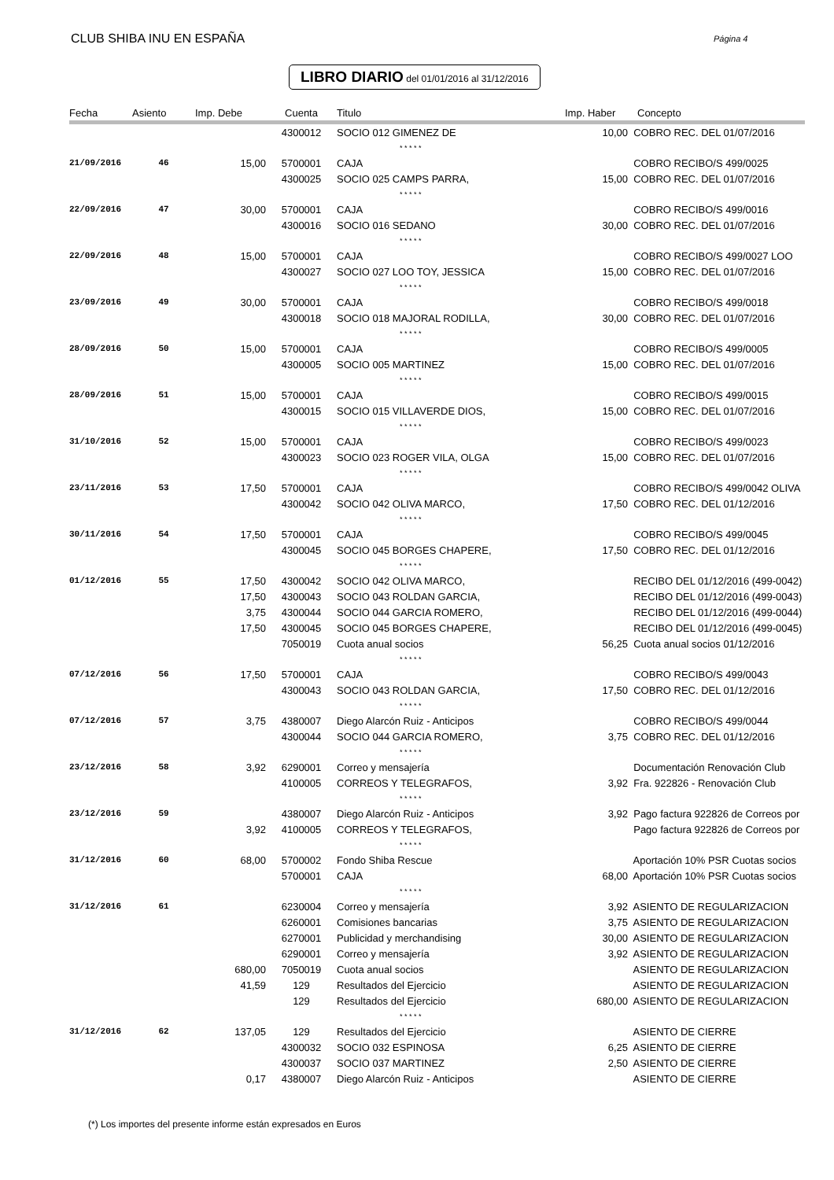CLUB SHIBA INU EN ESPAÑA Página 4
LIBRO DIARIO del 01/01/2016 al 31/12/2016
| Fecha | Asiento | Imp. Debe | Cuenta | Titulo | Imp. Haber | Concepto |
| --- | --- | --- | --- | --- | --- | --- |
| | | | 4300012 | SOCIO 012 GIMENEZ DE | 10,00 | COBRO REC. DEL 01/07/2016 |
| | | | | * * * * * | | |
| 21/09/2016 | 46 | 15,00 | 5700001 | CAJA | | COBRO RECIBO/S 499/0025 |
| | | | 4300025 | SOCIO 025 CAMPS PARRA, | 15,00 | COBRO REC. DEL 01/07/2016 |
| | | | | * * * * * | | |
| 22/09/2016 | 47 | 30,00 | 5700001 | CAJA | | COBRO RECIBO/S 499/0016 |
| | | | 4300016 | SOCIO 016 SEDANO | 30,00 | COBRO REC. DEL 01/07/2016 |
| | | | | * * * * * | | |
| 22/09/2016 | 48 | 15,00 | 5700001 | CAJA | | COBRO RECIBO/S 499/0027 LOO |
| | | | 4300027 | SOCIO 027 LOO TOY, JESSICA | 15,00 | COBRO REC. DEL 01/07/2016 |
| | | | | * * * * * | | |
| 23/09/2016 | 49 | 30,00 | 5700001 | CAJA | | COBRO RECIBO/S 499/0018 |
| | | | 4300018 | SOCIO 018 MAJORAL RODILLA, | 30,00 | COBRO REC. DEL 01/07/2016 |
| | | | | * * * * * | | |
| 28/09/2016 | 50 | 15,00 | 5700001 | CAJA | | COBRO RECIBO/S 499/0005 |
| | | | 4300005 | SOCIO 005 MARTINEZ | 15,00 | COBRO REC. DEL 01/07/2016 |
| | | | | * * * * * | | |
| 28/09/2016 | 51 | 15,00 | 5700001 | CAJA | | COBRO RECIBO/S 499/0015 |
| | | | 4300015 | SOCIO 015 VILLAVERDE DIOS, | 15,00 | COBRO REC. DEL 01/07/2016 |
| | | | | * * * * * | | |
| 31/10/2016 | 52 | 15,00 | 5700001 | CAJA | | COBRO RECIBO/S 499/0023 |
| | | | 4300023 | SOCIO 023 ROGER VILA, OLGA | 15,00 | COBRO REC. DEL 01/07/2016 |
| | | | | * * * * * | | |
| 23/11/2016 | 53 | 17,50 | 5700001 | CAJA | | COBRO RECIBO/S 499/0042 OLIVA |
| | | | 4300042 | SOCIO 042 OLIVA MARCO, | 17,50 | COBRO REC. DEL 01/12/2016 |
| | | | | * * * * * | | |
| 30/11/2016 | 54 | 17,50 | 5700001 | CAJA | | COBRO RECIBO/S 499/0045 |
| | | | 4300045 | SOCIO 045 BORGES CHAPERE, | 17,50 | COBRO REC. DEL 01/12/2016 |
| | | | | * * * * * | | |
| 01/12/2016 | 55 | 17,50 | 4300042 | SOCIO 042 OLIVA MARCO, | | RECIBO DEL 01/12/2016 (499-0042) |
| | | 17,50 | 4300043 | SOCIO 043 ROLDAN GARCIA, | | RECIBO DEL 01/12/2016 (499-0043) |
| | | 3,75 | 4300044 | SOCIO 044 GARCIA ROMERO, | | RECIBO DEL 01/12/2016 (499-0044) |
| | | 17,50 | 4300045 | SOCIO 045 BORGES CHAPERE, | | RECIBO DEL 01/12/2016 (499-0045) |
| | | | 7050019 | Cuota anual socios | 56,25 | Cuota anual socios 01/12/2016 |
| | | | | * * * * * | | |
| 07/12/2016 | 56 | 17,50 | 5700001 | CAJA | | COBRO RECIBO/S 499/0043 |
| | | | 4300043 | SOCIO 043 ROLDAN GARCIA, | 17,50 | COBRO REC. DEL 01/12/2016 |
| | | | | * * * * * | | |
| 07/12/2016 | 57 | 3,75 | 4380007 | Diego Alarcón Ruiz - Anticipos | | COBRO RECIBO/S 499/0044 |
| | | | 4300044 | SOCIO 044 GARCIA ROMERO, | 3,75 | COBRO REC. DEL 01/12/2016 |
| | | | | * * * * * | | |
| 23/12/2016 | 58 | 3,92 | 6290001 | Correo y mensajería | | Documentación Renovación Club |
| | | | 4100005 | CORREOS Y TELEGRAFOS, | 3,92 | Fra. 922826 - Renovación Club |
| | | | | * * * * * | | |
| 23/12/2016 | 59 | | 4380007 | Diego Alarcón Ruiz - Anticipos | 3,92 | Pago factura 922826 de Correos por |
| | | 3,92 | 4100005 | CORREOS Y TELEGRAFOS, | | Pago factura 922826 de Correos por |
| | | | | * * * * * | | |
| 31/12/2016 | 60 | 68,00 | 5700002 | Fondo Shiba Rescue | | Aportación 10% PSR Cuotas socios |
| | | | 5700001 | CAJA | 68,00 | Aportación 10% PSR Cuotas socios |
| | | | | * * * * * | | |
| 31/12/2016 | 61 | | 6230004 | Correo y mensajería | 3,92 | ASIENTO DE REGULARIZACION |
| | | | 6260001 | Comisiones bancarias | 3,75 | ASIENTO DE REGULARIZACION |
| | | | 6270001 | Publicidad y merchandising | 30,00 | ASIENTO DE REGULARIZACION |
| | | | 6290001 | Correo y mensajería | 3,92 | ASIENTO DE REGULARIZACION |
| | | 680,00 | 7050019 | Cuota anual socios | | ASIENTO DE REGULARIZACION |
| | | 41,59 | 129 | Resultados del Ejercicio | | ASIENTO DE REGULARIZACION |
| | | | 129 | Resultados del Ejercicio | 680,00 | ASIENTO DE REGULARIZACION |
| | | | | * * * * * | | |
| 31/12/2016 | 62 | 137,05 | 129 | Resultados del Ejercicio | | ASIENTO DE CIERRE |
| | | | 4300032 | SOCIO 032 ESPINOSA | 6,25 | ASIENTO DE CIERRE |
| | | | 4300037 | SOCIO 037 MARTINEZ | 2,50 | ASIENTO DE CIERRE |
| | | 0,17 | 4380007 | Diego Alarcón Ruiz - Anticipos | | ASIENTO DE CIERRE |
(*) Los importes del presente informe están expresados en Euros